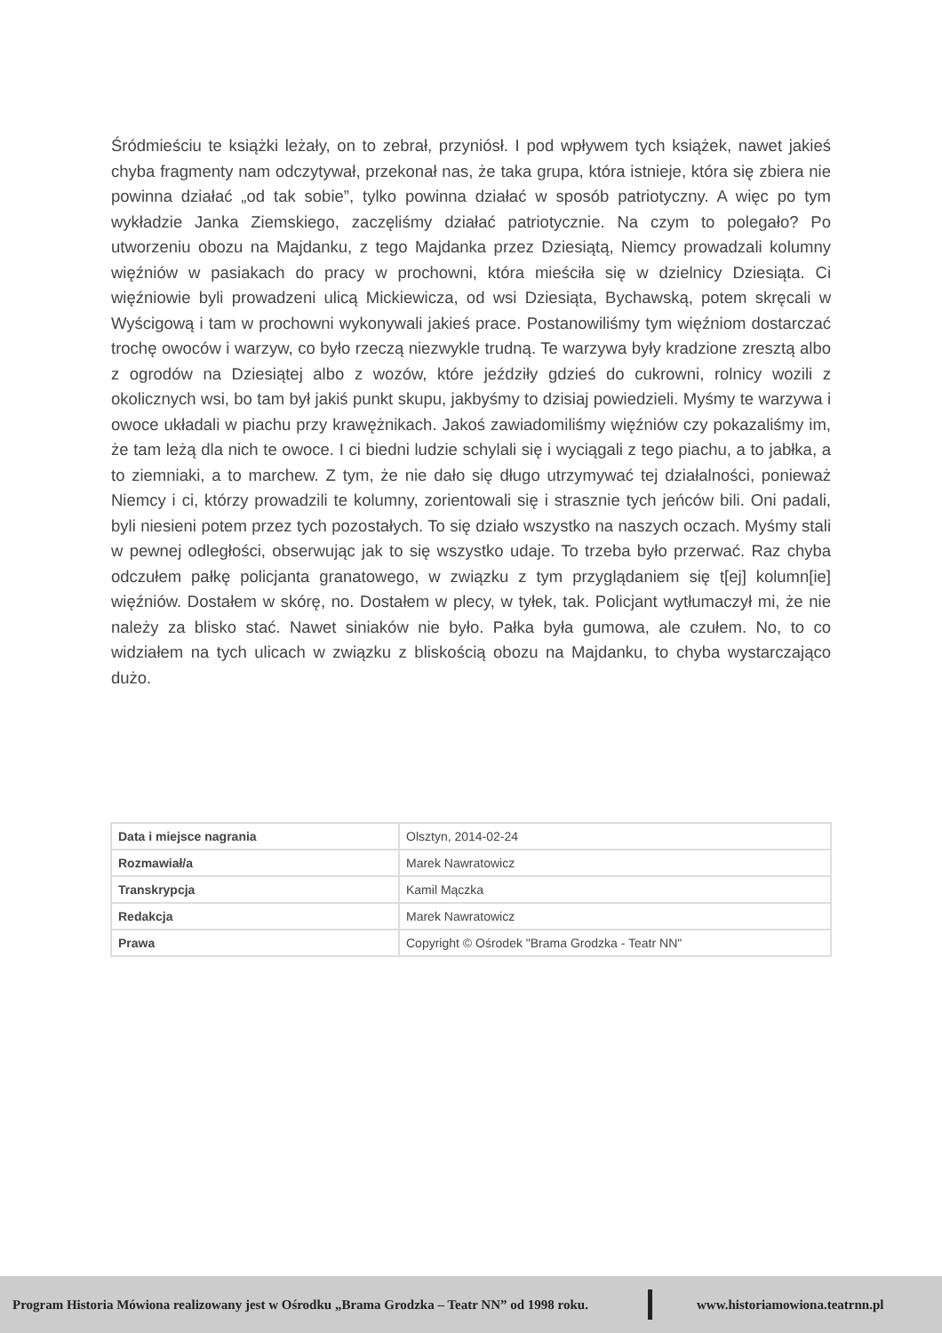Śródmieściu te książki leżały, on to zebrał, przyniósł. I pod wpływem tych książek, nawet jakieś chyba fragmenty nam odczytywał, przekonał nas, że taka grupa, która istnieje, która się zbiera nie powinna działać „od tak sobie”, tylko powinna działać w sposób patriotyczny. A więc po tym wykładzie Janka Ziemskiego, zaczęliśmy działać patriotycznie. Na czym to polegało? Po utworzeniu obozu na Majdanku, z tego Majdanka przez Dziesiątą, Niemcy prowadzali kolumny więźniów w pasiakach do pracy w prochowni, która mieściła się w dzielnicy Dziesiąta. Ci więźniowie byli prowadzeni ulicą Mickiewicza, od wsi Dziesiąta, Bychawską, potem skręcali w Wyścigową i tam w prochowni wykonywali jakieś prace. Postanowiliśmy tym więźniom dostarczać trochę owoców i warzyw, co było rzeczą niezwykle trudną. Te warzywa były kradzione zresztą albo z ogrodów na Dziesiątej albo z wozów, które jeździły gdzieś do cukrowni, rolnicy wozili z okolicznych wsi, bo tam był jakiś punkt skupu, jakbyśmy to dzisiaj powiedzieli. Myśmy te warzywa i owoce układali w piachu przy krawężnikach. Jakoś zawiadomiliśmy więźniów czy pokazaliśmy im, że tam leżą dla nich te owoce. I ci biedni ludzie schylali się i wyciągali z tego piachu, a to jabłka, a to ziemniaki, a to marchew. Z tym, że nie dało się długo utrzymywać tej działalności, ponieważ Niemcy i ci, którzy prowadzili te kolumny, zorientowali się i strasznie tych jeńców bili. Oni padali, byli niesieni potem przez tych pozostałych. To się działo wszystko na naszych oczach. Myśmy stali w pewnej odległości, obserwując jak to się wszystko udaje. To trzeba było przerwać. Raz chyba odczułem pałkę policjanta granatowego, w związku z tym przyglądaniem się t[ej] kolumn[ie] więźniów. Dostałem w skórę, no. Dostałem w plecy, w tyłek, tak. Policjant wytłumaczył mi, że nie należy za blisko stać. Nawet siniaków nie było. Pałka była gumowa, ale czułem. No, to co widziałem na tych ulicach w związku z bliskością obozu na Majdanku, to chyba wystarczająco dużo.
| Data i miejsce nagrania | Olsztyn, 2014-02-24 |
| Rozmawiał/a | Marek Nawratowicz |
| Transkrypcja | Kamil Mączka |
| Redakcja | Marek Nawratowicz |
| Prawa | Copyright © Ośrodek "Brama Grodzka - Teatr NN" |
Program Historia Mówiona realizowany jest w Ośrodku „Brama Grodzka – Teatr NN” od 1998 roku. www.historiamowiona.teatrnn.pl